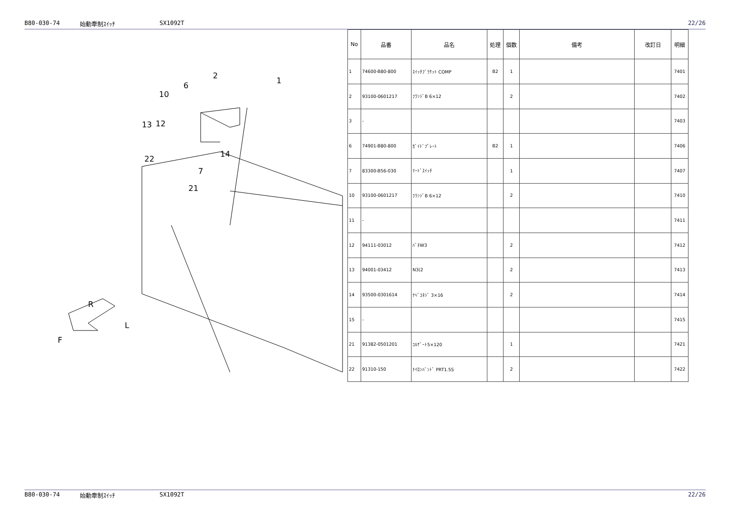B80-030-74 始動牽制ｽｲｯﾁ SX1092T 22/26
2
1
6
10
13
12
14
7
22
21
R
L
F
| No | 品番 | 品名 | 処理 | 個数 | 備考 | 改訂日 | 明細 |
| --- | --- | --- | --- | --- | --- | --- | --- |
| 1 | 74600-B80-800 | ｽｲｯﾁﾌﾞﾗｹｯﾄ COMP | B2 | 1 | | | 7401 |
| 2 | 93100-0601217 | ﾌﾗﾝｼﾞB 6×12 | | 2 | | | 7402 |
| 3 | - | | | | | | 7403 |
| 6 | 74901-B80-800 | ｶﾞｲﾄﾞﾌﾟﾚｰﾄ | B2 | 1 | | | 7406 |
| 7 | 83300-B56-030 | ﾘｰﾄﾞｽｲｯﾁ | | 1 | | | 7407 |
| 10 | 93100-0601217 | ﾌﾗﾝｼﾞB 6×12 | | 2 | | | 7410 |
| 11 | - | | | | | | 7411 |
| 12 | 94111-03012 | ﾊﾞﾈW3 | | 2 | | | 7412 |
| 13 | 94001-03412 | N3(2 | | 2 | | | 7413 |
| 14 | 93500-0301614 | ﾅﾍﾞｺﾈｼﾞ 3×16 | | 2 | | | 7414 |
| 15 | - | | | | | | 7415 |
| 21 | 91382-0501201 | ｺﾙｹﾞｰﾄ5×120 | | 1 | | | 7421 |
| 22 | 91310-150 | ﾅｲﾛﾝﾊﾞﾝﾄﾞ PRT1.5S | | 2 | | | 7422 |
B80-030-74 始動牽制ｽｲｯﾁ SX1092T 22/26